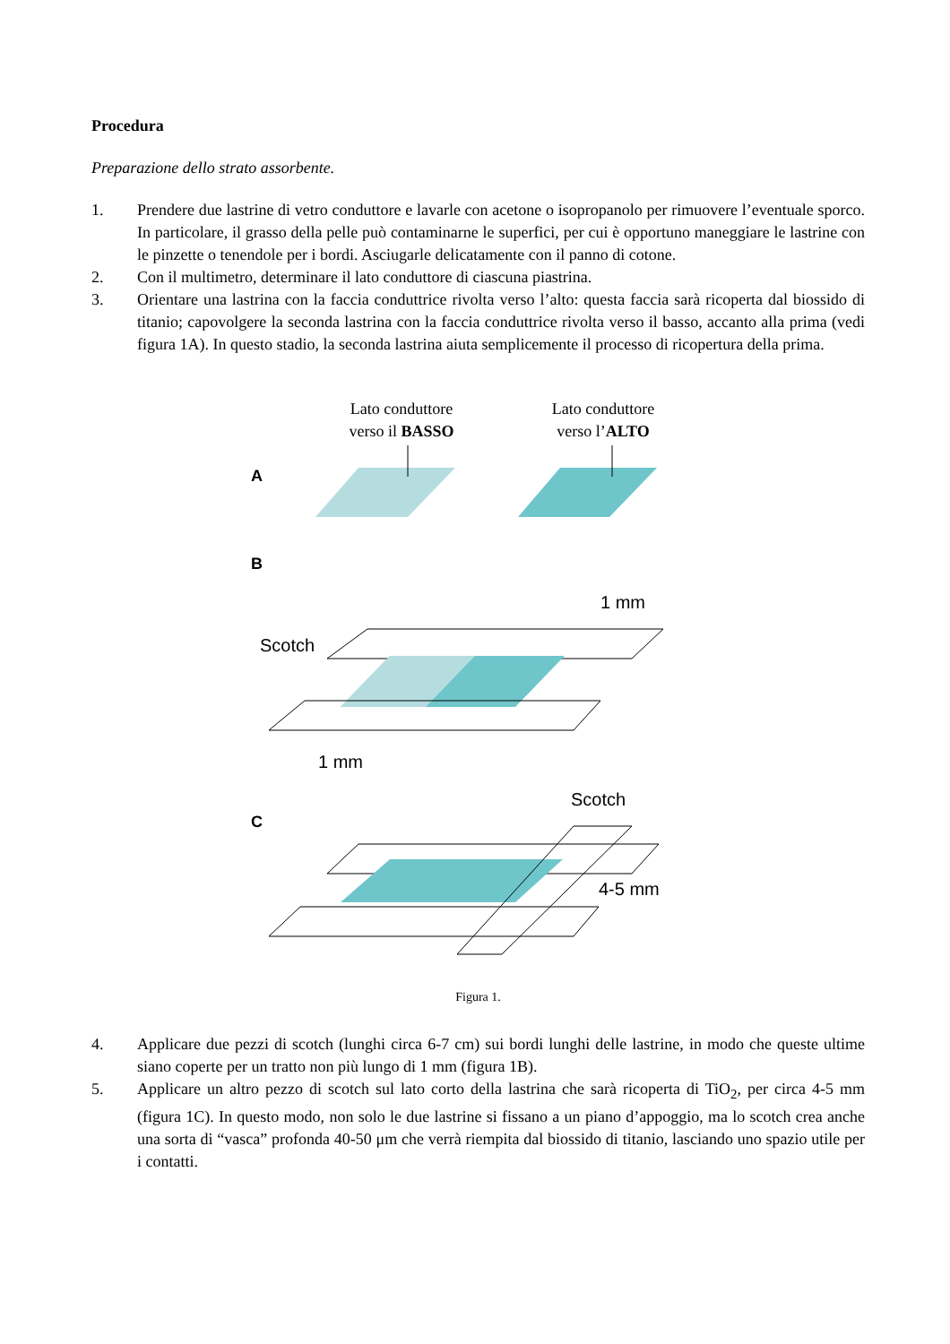Procedura
Preparazione dello strato assorbente.
1. Prendere due lastrine di vetro conduttore e lavarle con acetone o isopropanolo per rimuovere l’eventuale sporco. In particolare, il grasso della pelle può contaminarne le superfici, per cui è opportuno maneggiare le lastrine con le pinzette o tenendole per i bordi. Asciugarle delicatamente con il panno di cotone.
2. Con il multimetro, determinare il lato conduttore di ciascuna piastrina.
3. Orientare una lastrina con la faccia conduttrice rivolta verso l’alto: questa faccia sarà ricoperta dal biossido di titanio; capovolgere la seconda lastrina con la faccia conduttrice rivolta verso il basso, accanto alla prima (vedi figura 1A). In questo stadio, la seconda lastrina aiuta semplicemente il processo di ricopertura della prima.
Lato conduttore
verso il BASSO
Lato conduttore
verso l’ALTO
A
B
1 mm
Scotch
1 mm
Scotch
C
4-5 mm
Figura 1.
4. Applicare due pezzi di scotch (lunghi circa 6-7 cm) sui bordi lunghi delle lastrine, in modo che queste ultime siano coperte per un tratto non più lungo di 1 mm (figura 1B).
5. Applicare un altro pezzo di scotch sul lato corto della lastrina che sarà ricoperta di TiO<sub>2</sub>, per circa 4-5 mm (figura 1C). In questo modo, non solo le due lastrine si fissano a un piano d’appoggio, ma lo scotch crea anche una sorta di “vasca” profonda 40-50 μm che verrà riempita dal biossido di titanio, lasciando uno spazio utile per i contatti.